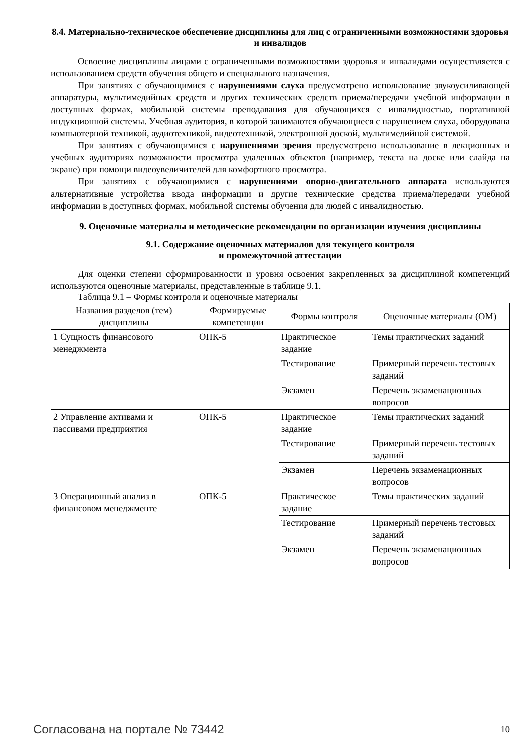8.4. Материально-техническое обеспечение дисциплины для лиц с ограниченными возможностями здоровья и инвалидов
Освоение дисциплины лицами с ограниченными возможностями здоровья и инвалидами осуществляется с использованием средств обучения общего и специального назначения.
При занятиях с обучающимися с нарушениями слуха предусмотрено использование звукоусиливающей аппаратуры, мультимедийных средств и других технических средств приема/передачи учебной информации в доступных формах, мобильной системы преподавания для обучающихся с инвалидностью, портативной индукционной системы. Учебная аудитория, в которой занимаются обучающиеся с нарушением слуха, оборудована компьютерной техникой, аудиотехникой, видеотехникой, электронной доской, мультимедийной системой.
При занятиях с обучающимися с нарушениями зрения предусмотрено использование в лекционных и учебных аудиториях возможности просмотра удаленных объектов (например, текста на доске или слайда на экране) при помощи видеоувеличителей для комфортного просмотра.
При занятиях с обучающимися с нарушениями опорно-двигательного аппарата используются альтернативные устройства ввода информации и другие технические средства приема/передачи учебной информации в доступных формах, мобильной системы обучения для людей с инвалидностью.
9. Оценочные материалы и методические рекомендации по организации изучения дисциплины
9.1. Содержание оценочных материалов для текущего контроля
и промежуточной аттестации
Для оценки степени сформированности и уровня освоения закрепленных за дисциплиной компетенций используются оценочные материалы, представленные в таблице 9.1.
Таблица 9.1 – Формы контроля и оценочные материалы
| Названия разделов (тем) дисциплины | Формируемые компетенции | Формы контроля | Оценочные материалы (ОМ) |
| --- | --- | --- | --- |
| 1 Сущность финансового менеджмента | ОПК-5 | Практическое задание | Темы практических заданий |
| | | Тестирование | Примерный перечень тестовых заданий |
| | | Экзамен | Перечень экзаменационных вопросов |
| 2 Управление активами и пассивами предприятия | ОПК-5 | Практическое задание | Темы практических заданий |
| | | Тестирование | Примерный перечень тестовых заданий |
| | | Экзамен | Перечень экзаменационных вопросов |
| 3 Операционный анализ в финансовом менеджменте | ОПК-5 | Практическое задание | Темы практических заданий |
| | | Тестирование | Примерный перечень тестовых заданий |
| | | Экзамен | Перечень экзаменационных вопросов |
Согласована на портале № 73442 10